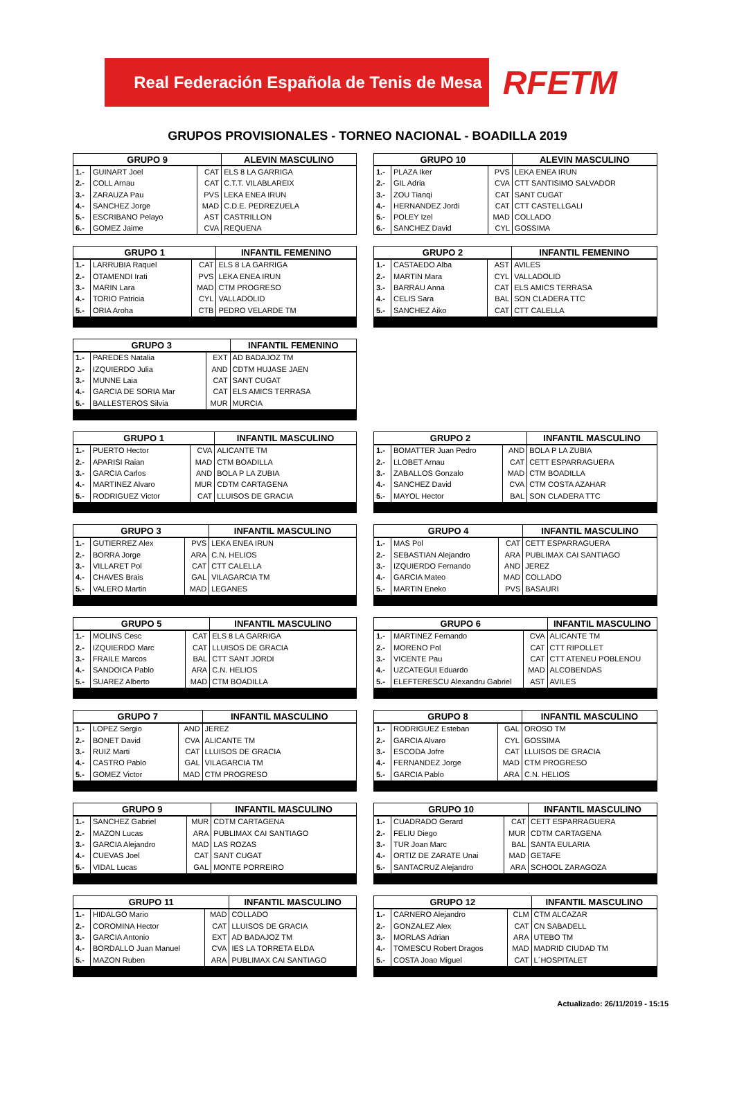Real Federación Española de Tenis de Mesa
RFETM
GRUPOS PROVISIONALES - TORNEO NACIONAL - BOADILLA 2019
| GRUPO 9 | | | ALEVIN MASCULINO |
| --- | --- | --- | --- |
| 1.- | GUINART Joel | CAT | ELS 8 LA GARRIGA |
| 2.- | COLL Arnau | CAT | C.T.T. VILABLAREIX |
| 3.- | ZARAUZA Pau | PVS | LEKA ENEA IRUN |
| 4.- | SANCHEZ Jorge | MAD | C.D.E. PEDREZUELA |
| 5.- | ESCRIBANO Pelayo | AST | CASTRILLON |
| 6.- | GOMEZ Jaime | CVA | REQUENA |
| GRUPO 10 | | | ALEVIN MASCULINO |
| --- | --- | --- | --- |
| 1.- | PLAZA Iker | PVS | LEKA ENEA IRUN |
| 2.- | GIL Adria | CVA | CTT SANTISIMO SALVADOR |
| 3.- | ZOU Tianqi | CAT | SANT CUGAT |
| 4.- | HERNANDEZ Jordi | CAT | CTT CASTELLGALI |
| 5.- | POLEY Izel | MAD | COLLADO |
| 6.- | SANCHEZ David | CYL | GOSSIMA |
| GRUPO 1 | | | INFANTIL FEMENINO |
| --- | --- | --- | --- |
| 1.- | LARRUBIA Raquel | CAT | ELS 8 LA GARRIGA |
| 2.- | OTAMENDI Irati | PVS | LEKA ENEA IRUN |
| 3.- | MARIN Lara | MAD | CTM PROGRESO |
| 4.- | TORIO Patricia | CYL | VALLADOLID |
| 5.- | ORIA Aroha | CTB | PEDRO VELARDE TM |
| GRUPO 2 | | | INFANTIL FEMENINO |
| --- | --- | --- | --- |
| 1.- | CASTAEDO Alba | AST | AVILES |
| 2.- | MARTIN Mara | CYL | VALLADOLID |
| 3.- | BARRAU Anna | CAT | ELS AMICS TERRASA |
| 4.- | CELIS Sara | BAL | SON CLADERA TTC |
| 5.- | SANCHEZ Aiko | CAT | CTT CALELLA |
| GRUPO 3 | | | INFANTIL FEMENINO |
| --- | --- | --- | --- |
| 1.- | PAREDES Natalia | EXT | AD BADAJOZ TM |
| 2.- | IZQUIERDO Julia | AND | CDTM HUJASE JAEN |
| 3.- | MUNNE Laia | CAT | SANT CUGAT |
| 4.- | GARCIA DE SORIA Mar | CAT | ELS AMICS TERRASA |
| 5.- | BALLESTEROS Silvia | MUR | MURCIA |
| GRUPO 1 | | | INFANTIL MASCULINO |
| --- | --- | --- | --- |
| 1.- | PUERTO Hector | CVA | ALICANTE TM |
| 2.- | APARISI Raian | MAD | CTM BOADILLA |
| 3.- | GARCIA Carlos | AND | BOLA P LA ZUBIA |
| 4.- | MARTINEZ Alvaro | MUR | CDTM CARTAGENA |
| 5.- | RODRIGUEZ Victor | CAT | LLUISOS DE GRACIA |
| GRUPO 2 | | | INFANTIL MASCULINO |
| --- | --- | --- | --- |
| 1.- | BOMATTER Juan Pedro | AND | BOLA P LA ZUBIA |
| 2.- | LLOBET Arnau | CAT | CETT ESPARRAGUERA |
| 3.- | ZABALLOS Gonzalo | MAD | CTM BOADILLA |
| 4.- | SANCHEZ David | CVA | CTM COSTA AZAHAR |
| 5.- | MAYOL Hector | BAL | SON CLADERA TTC |
| GRUPO 3 | | | INFANTIL MASCULINO |
| --- | --- | --- | --- |
| 1.- | GUTIERREZ Alex | PVS | LEKA ENEA IRUN |
| 2.- | BORRA Jorge | ARA | C.N. HELIOS |
| 3.- | VILLARET Pol | CAT | CTT CALELLA |
| 4.- | CHAVES Brais | GAL | VILAGARCIA TM |
| 5.- | VALERO Martin | MAD | LEGANES |
| GRUPO 4 | | | INFANTIL MASCULINO |
| --- | --- | --- | --- |
| 1.- | MAS Pol | CAT | CETT ESPARRAGUERA |
| 2.- | SEBASTIAN Alejandro | ARA | PUBLIMAX CAI SANTIAGO |
| 3.- | IZQUIERDO Fernando | AND | JEREZ |
| 4.- | GARCIA Mateo | MAD | COLLADO |
| 5.- | MARTIN Eneko | PVS | BASAURI |
| GRUPO 5 | | | INFANTIL MASCULINO |
| --- | --- | --- | --- |
| 1.- | MOLINS Cesc | CAT | ELS 8 LA GARRIGA |
| 2.- | IZQUIERDO Marc | CAT | LLUISOS DE GRACIA |
| 3.- | FRAILE Marcos | BAL | CTT SANT JORDI |
| 4.- | SANDOICA Pablo | ARA | C.N. HELIOS |
| 5.- | SUAREZ Alberto | MAD | CTM BOADILLA |
| GRUPO 6 | | | INFANTIL MASCULINO |
| --- | --- | --- | --- |
| 1.- | MARTINEZ Fernando | CVA | ALICANTE TM |
| 2.- | MORENO Pol | CAT | CTT RIPOLLET |
| 3.- | VICENTE Pau | CAT | CTT ATENEU POBLENOU |
| 4.- | UZCATEGUI Eduardo | MAD | ALCOBENDAS |
| 5.- | ELEFTERESCU Alexandru Gabriel | AST | AVILES |
| GRUPO 7 | | | INFANTIL MASCULINO |
| --- | --- | --- | --- |
| 1.- | LOPEZ Sergio | AND | JEREZ |
| 2.- | BONET David | CVA | ALICANTE TM |
| 3.- | RUIZ Marti | CAT | LLUISOS DE GRACIA |
| 4.- | CASTRO Pablo | GAL | VILAGARCIA TM |
| 5.- | GOMEZ Victor | MAD | CTM PROGRESO |
| GRUPO 8 | | | INFANTIL MASCULINO |
| --- | --- | --- | --- |
| 1.- | RODRIGUEZ Esteban | GAL | OROSO TM |
| 2.- | GARCIA Alvaro | CYL | GOSSIMA |
| 3.- | ESCODA Jofre | CAT | LLUISOS DE GRACIA |
| 4.- | FERNANDEZ Jorge | MAD | CTM PROGRESO |
| 5.- | GARCIA Pablo | ARA | C.N. HELIOS |
| GRUPO 9 | | | INFANTIL MASCULINO |
| --- | --- | --- | --- |
| 1.- | SANCHEZ Gabriel | MUR | CDTM CARTAGENA |
| 2.- | MAZON Lucas | ARA | PUBLIMAX CAI SANTIAGO |
| 3.- | GARCIA Alejandro | MAD | LAS ROZAS |
| 4.- | CUEVAS Joel | CAT | SANT CUGAT |
| 5.- | VIDAL Lucas | GAL | MONTE PORREIRO |
| GRUPO 10 | | | INFANTIL MASCULINO |
| --- | --- | --- | --- |
| 1.- | CUADRADO Gerard | CAT | CETT ESPARRAGUERA |
| 2.- | FELIU Diego | MUR | CDTM CARTAGENA |
| 3.- | TUR Joan Marc | BAL | SANTA EULARIA |
| 4.- | ORTIZ DE ZARATE Unai | MAD | GETAFE |
| 5.- | SANTACRUZ Alejandro | ARA | SCHOOL ZARAGOZA |
| GRUPO 11 | | | INFANTIL MASCULINO |
| --- | --- | --- | --- |
| 1.- | HIDALGO Mario | MAD | COLLADO |
| 2.- | COROMINA Hector | CAT | LLUISOS DE GRACIA |
| 3.- | GARCIA Antonio | EXT | AD BADAJOZ TM |
| 4.- | BORDALLO Juan Manuel | CVA | IES LA TORRETA ELDA |
| 5.- | MAZON Ruben | ARA | PUBLIMAX CAI SANTIAGO |
| GRUPO 12 | | | INFANTIL MASCULINO |
| --- | --- | --- | --- |
| 1.- | CARNERO Alejandro | CLM | CTM ALCAZAR |
| 2.- | GONZALEZ Alex | CAT | CN SABADELL |
| 3.- | MORLAS Adrian | ARA | UTEBO TM |
| 4.- | TOMESCU Robert Dragos | MAD | MADRID CIUDAD TM |
| 5.- | COSTA Joao Miguel | CAT | L´HOSPITALET |
Actualizado: 26/11/2019 - 15:15